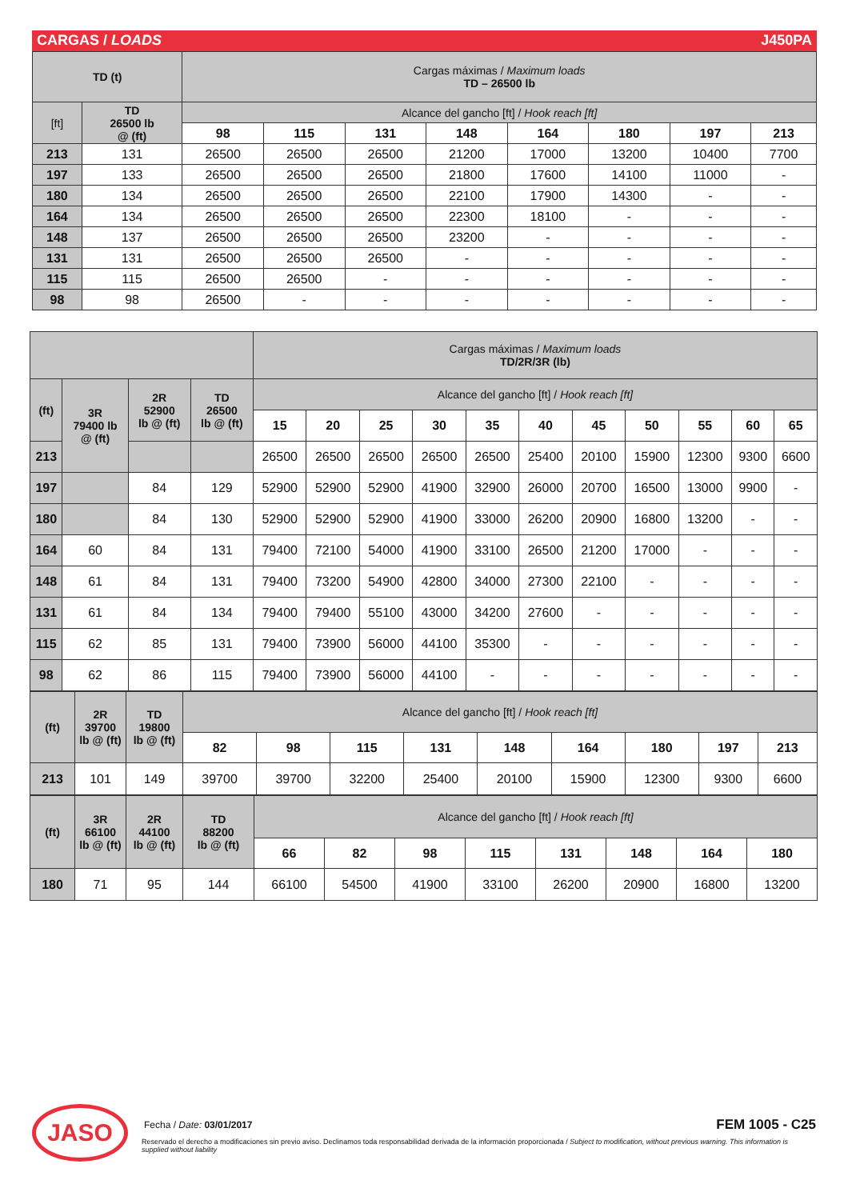CARGAS / LOADS J450PA
| TD (t) | | Cargas máximas / Maximum loads TD – 26500 lb | | | | | | | |
| [ft] | TD 26500 lb @ (ft) | Alcance del gancho [ft] / Hook reach [ft] | | | | | | | |
| | | 98 | 115 | 131 | 148 | 164 | 180 | 197 | 213 |
| 213 | 131 | 26500 | 26500 | 26500 | 21200 | 17000 | 13200 | 10400 | 7700 |
| 197 | 133 | 26500 | 26500 | 26500 | 21800 | 17600 | 14100 | 11000 | - |
| 180 | 134 | 26500 | 26500 | 26500 | 22100 | 17900 | 14300 | - | - |
| 164 | 134 | 26500 | 26500 | 26500 | 22300 | 18100 | - | - | - |
| 148 | 137 | 26500 | 26500 | 26500 | 23200 | - | - | - | - |
| 131 | 131 | 26500 | 26500 | 26500 | - | - | - | - | - |
| 115 | 115 | 26500 | 26500 | - | - | - | - | - | - |
| 98 | 98 | 26500 | - | - | - | - | - | - | - |
| | | | | Cargas máximas / Maximum loads TD/2R/3R (lb) | | | | | | | | | | |
| (ft) | 3R 79400 lb @ (ft) | 2R 52900 lb @ (ft) | TD 26500 lb @ (ft) | Alcance del gancho [ft] / Hook reach [ft] | | | | | | | | | | |
| | | | | 15 | 20 | 25 | 30 | 35 | 40 | 45 | 50 | 55 | 60 | 65 |
| 213 | | | | 26500 | 26500 | 26500 | 26500 | 26500 | 25400 | 20100 | 15900 | 12300 | 9300 | 6600 |
| 197 | | 84 | 129 | 52900 | 52900 | 52900 | 41900 | 32900 | 26000 | 20700 | 16500 | 13000 | 9900 | - |
| 180 | | 84 | 130 | 52900 | 52900 | 52900 | 41900 | 33000 | 26200 | 20900 | 16800 | 13200 | - | - |
| 164 | 60 | 84 | 131 | 79400 | 72100 | 54000 | 41900 | 33100 | 26500 | 21200 | 17000 | - | - | - |
| 148 | 61 | 84 | 131 | 79400 | 73200 | 54900 | 42800 | 34000 | 27300 | 22100 | - | - | - | - |
| 131 | 61 | 84 | 134 | 79400 | 79400 | 55100 | 43000 | 34200 | 27600 | - | - | - | - | - |
| 115 | 62 | 85 | 131 | 79400 | 73900 | 56000 | 44100 | 35300 | - | - | - | - | - | - |
| 98 | 62 | 86 | 115 | 79400 | 73900 | 56000 | 44100 | - | - | - | - | - | - | - |
| (ft) | 2R 39700 lb @ (ft) | TD 19800 lb @ (ft) | Alcance del gancho [ft] / Hook reach [ft] | | | | | | | | |
| | | | 82 | 98 | 115 | 131 | 148 | 164 | 180 | 197 | 213 |
| 213 | 101 | 149 | 39700 | 39700 | 32200 | 25400 | 20100 | 15900 | 12300 | 9300 | 6600 |
| (ft) | 3R 66100 lb @ (ft) | 2R 44100 lb @ (ft) | TD 88200 lb @ (ft) | Alcance del gancho [ft] / Hook reach [ft] | | | | | | | |
| | | | | 66 | 82 | 98 | 115 | 131 | 148 | 164 | 180 |
| 180 | 71 | 95 | 144 | 66100 | 54500 | 41900 | 33100 | 26200 | 20900 | 16800 | 13200 |
JASO
Fecha / Date: 03/01/2017
FEM 1005 - C25
Reservado el derecho a modificaciones sin previo aviso. Declinamos toda responsabilidad derivada de la información proporcionada / Subject to modification, without previous warning. This information is supplied without liability